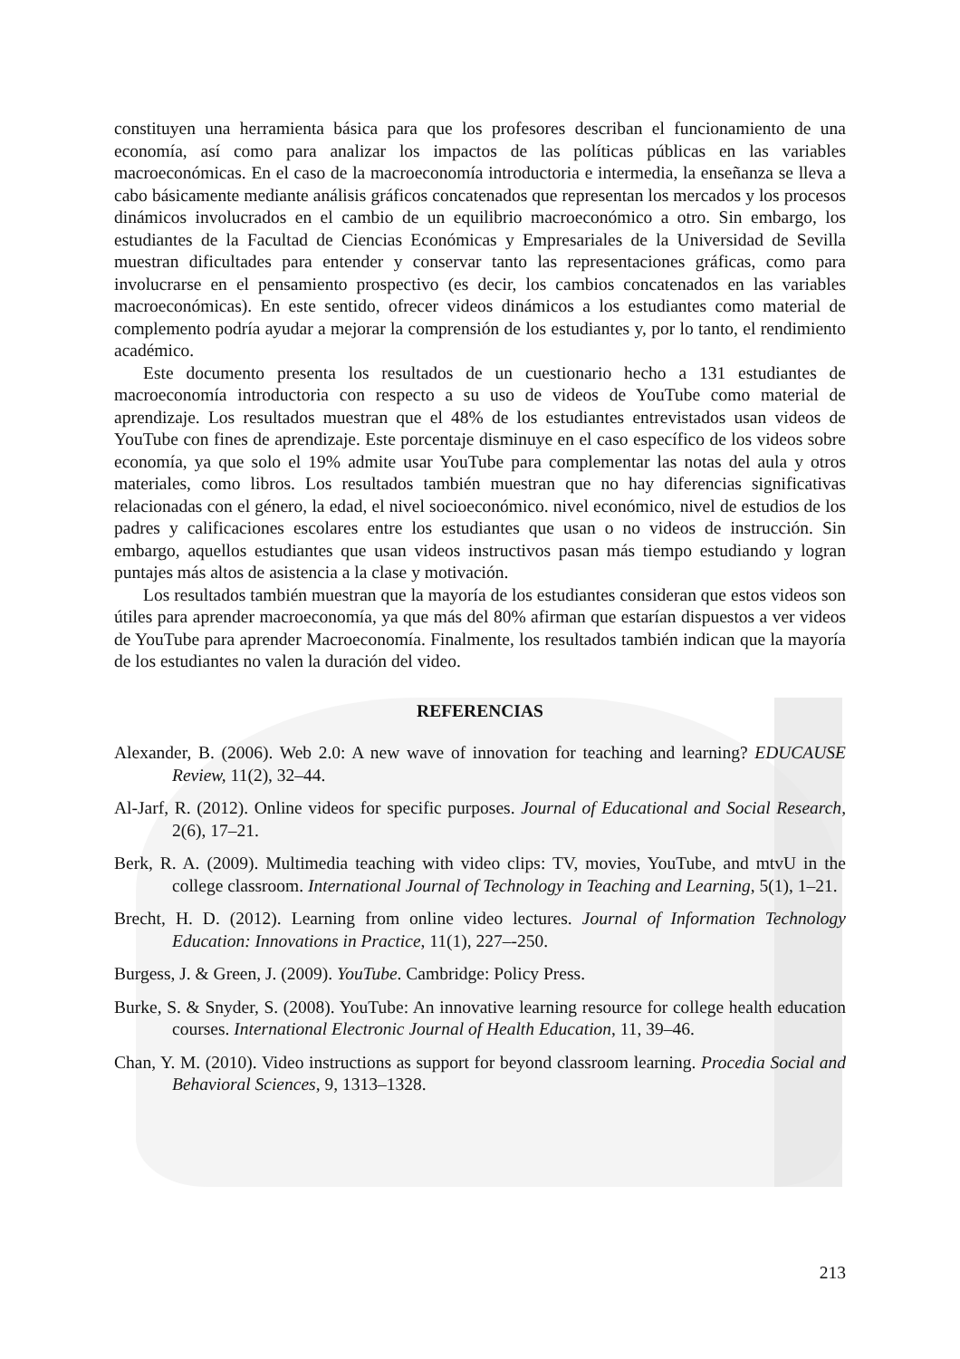constituyen una herramienta básica para que los profesores describan el funcionamiento de una economía, así como para analizar los impactos de las políticas públicas en las variables macroeconómicas. En el caso de la macroeconomía introductoria e intermedia, la enseñanza se lleva a cabo básicamente mediante análisis gráficos concatenados que representan los mercados y los procesos dinámicos involucrados en el cambio de un equilibrio macroeconómico a otro. Sin embargo, los estudiantes de la Facultad de Ciencias Económicas y Empresariales de la Universidad de Sevilla muestran dificultades para entender y conservar tanto las representaciones gráficas, como para involucrarse en el pensamiento prospectivo (es decir, los cambios concatenados en las variables macroeconómicas). En este sentido, ofrecer videos dinámicos a los estudiantes como material de complemento podría ayudar a mejorar la comprensión de los estudiantes y, por lo tanto, el rendimiento académico.
Este documento presenta los resultados de un cuestionario hecho a 131 estudiantes de macroeconomía introductoria con respecto a su uso de videos de YouTube como material de aprendizaje. Los resultados muestran que el 48% de los estudiantes entrevistados usan videos de YouTube con fines de aprendizaje. Este porcentaje disminuye en el caso específico de los videos sobre economía, ya que solo el 19% admite usar YouTube para complementar las notas del aula y otros materiales, como libros. Los resultados también muestran que no hay diferencias significativas relacionadas con el género, la edad, el nivel socioeconómico. nivel económico, nivel de estudios de los padres y calificaciones escolares entre los estudiantes que usan o no videos de instrucción. Sin embargo, aquellos estudiantes que usan videos instructivos pasan más tiempo estudiando y logran puntajes más altos de asistencia a la clase y motivación.
Los resultados también muestran que la mayoría de los estudiantes consideran que estos videos son útiles para aprender macroeconomía, ya que más del 80% afirman que estarían dispuestos a ver videos de YouTube para aprender Macroeconomía. Finalmente, los resultados también indican que la mayoría de los estudiantes no valen la duración del video.
REFERENCIAS
Alexander, B. (2006). Web 2.0: A new wave of innovation for teaching and learning? EDUCAUSE Review, 11(2), 32–44.
Al-Jarf, R. (2012). Online videos for specific purposes. Journal of Educational and Social Research, 2(6), 17–21.
Berk, R. A. (2009). Multimedia teaching with video clips: TV, movies, YouTube, and mtvU in the college classroom. International Journal of Technology in Teaching and Learning, 5(1), 1–21.
Brecht, H. D. (2012). Learning from online video lectures. Journal of Information Technology Education: Innovations in Practice, 11(1), 227–-250.
Burgess, J. & Green, J. (2009). YouTube. Cambridge: Policy Press.
Burke, S. & Snyder, S. (2008). YouTube: An innovative learning resource for college health education courses. International Electronic Journal of Health Education, 11, 39–46.
Chan, Y. M. (2010). Video instructions as support for beyond classroom learning. Procedia Social and Behavioral Sciences, 9, 1313–1328.
213